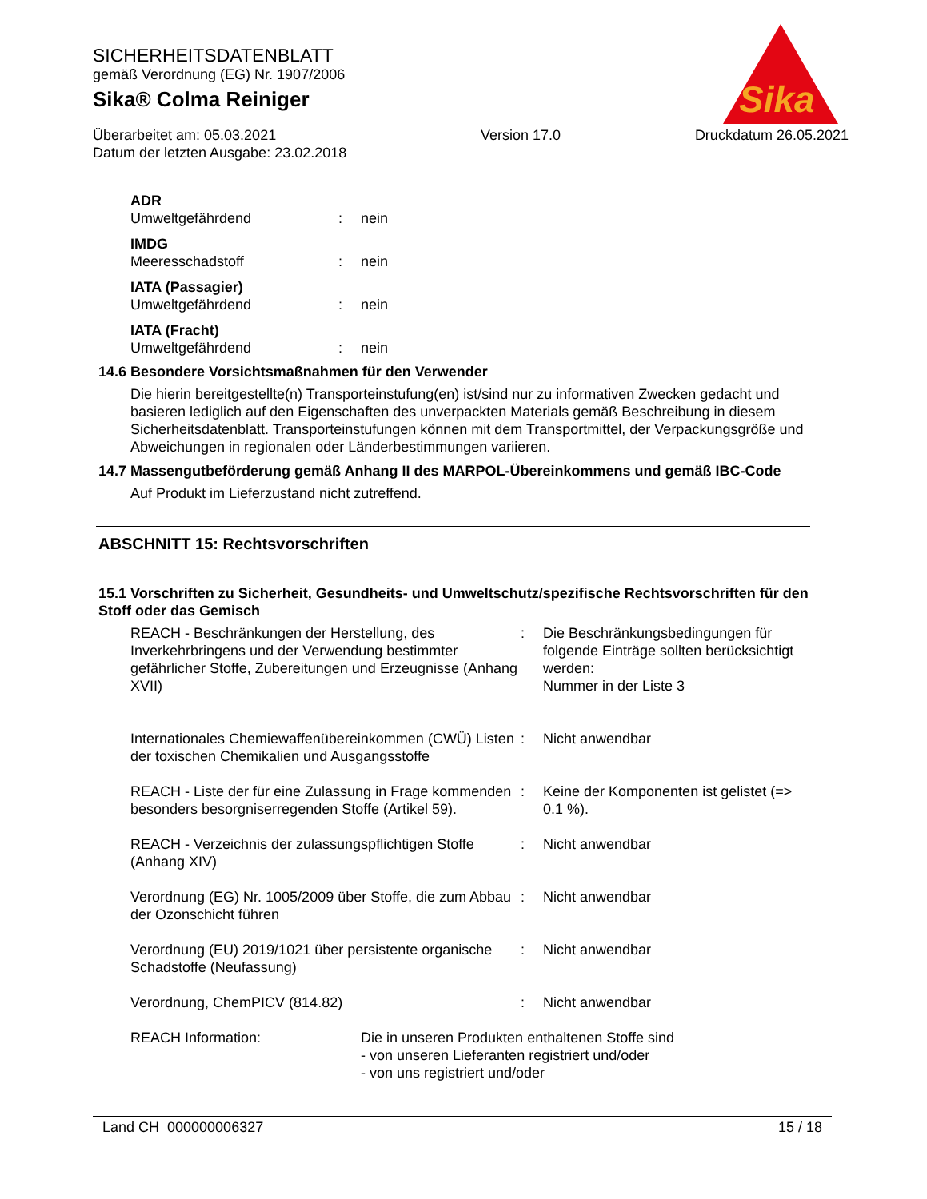SICHERHEITSDATENBLATT
gemäß Verordnung (EG) Nr. 1907/2006
Sika® Colma Reiniger
Überarbeitet am: 05.03.2021
Datum der letzten Ausgabe: 23.02.2018
Version 17.0 Druckdatum 26.05.2021
Sika
®
ADR
| Umweltgefährdend | : | nein |
IMDG
| Meeresschadstoff | : | nein |
IATA (Passagier)
| Umweltgefährdend | : | nein |
IATA (Fracht)
| Umweltgefährdend | : | nein |
14.6 Besondere Vorsichtsmaßnahmen für den Verwender
Die hierin bereitgestellte(n) Transporteinstufung(en) ist/sind nur zu informativen Zwecken gedacht und basieren lediglich auf den Eigenschaften des unverpackten Materials gemäß Beschreibung in diesem Sicherheitsdatenblatt. Transporteinstufungen können mit dem Transportmittel, der Verpackungsgröße und Abweichungen in regionalen oder Länderbestimmungen variieren.
14.7 Massengutbeförderung gemäß Anhang II des MARPOL-Übereinkommens und gemäß IBC-Code
Auf Produkt im Lieferzustand nicht zutreffend.
ABSCHNITT 15: Rechtsvorschriften
15.1 Vorschriften zu Sicherheit, Gesundheits- und Umweltschutz/spezifische Rechtsvorschriften für den Stoff oder das Gemisch
| REACH - Beschränkungen der Herstellung, des Inverkehrbringens und der Verwendung bestimmter gefährlicher Stoffe, Zubereitungen und Erzeugnisse (Anhang XVII) | : | Die Beschränkungsbedingungen für folgende Einträge sollten berücksichtigt werden: Nummer in der Liste 3 |
| Internationales Chemiewaffenübereinkommen (CWÜ) Listen der toxischen Chemikalien und Ausgangsstoffe | : | Nicht anwendbar |
| REACH - Liste der für eine Zulassung in Frage kommenden besonders besorgniserregenden Stoffe (Artikel 59). | : | Keine der Komponenten ist gelistet (=> 0.1 %). |
| REACH - Verzeichnis der zulassungspflichtigen Stoffe (Anhang XIV) | : | Nicht anwendbar |
| Verordnung (EG) Nr. 1005/2009 über Stoffe, die zum Abbau der Ozonschicht führen | : | Nicht anwendbar |
| Verordnung (EU) 2019/1021 über persistente organische Schadstoffe (Neufassung) | : | Nicht anwendbar |
| Verordnung, ChemPICV (814.82) | : | Nicht anwendbar |
| REACH Information: | Die in unseren Produkten enthaltenen Stoffe sind - von unseren Lieferanten registriert und/oder - von uns registriert und/oder |
Land CH 000000006327 15 / 18